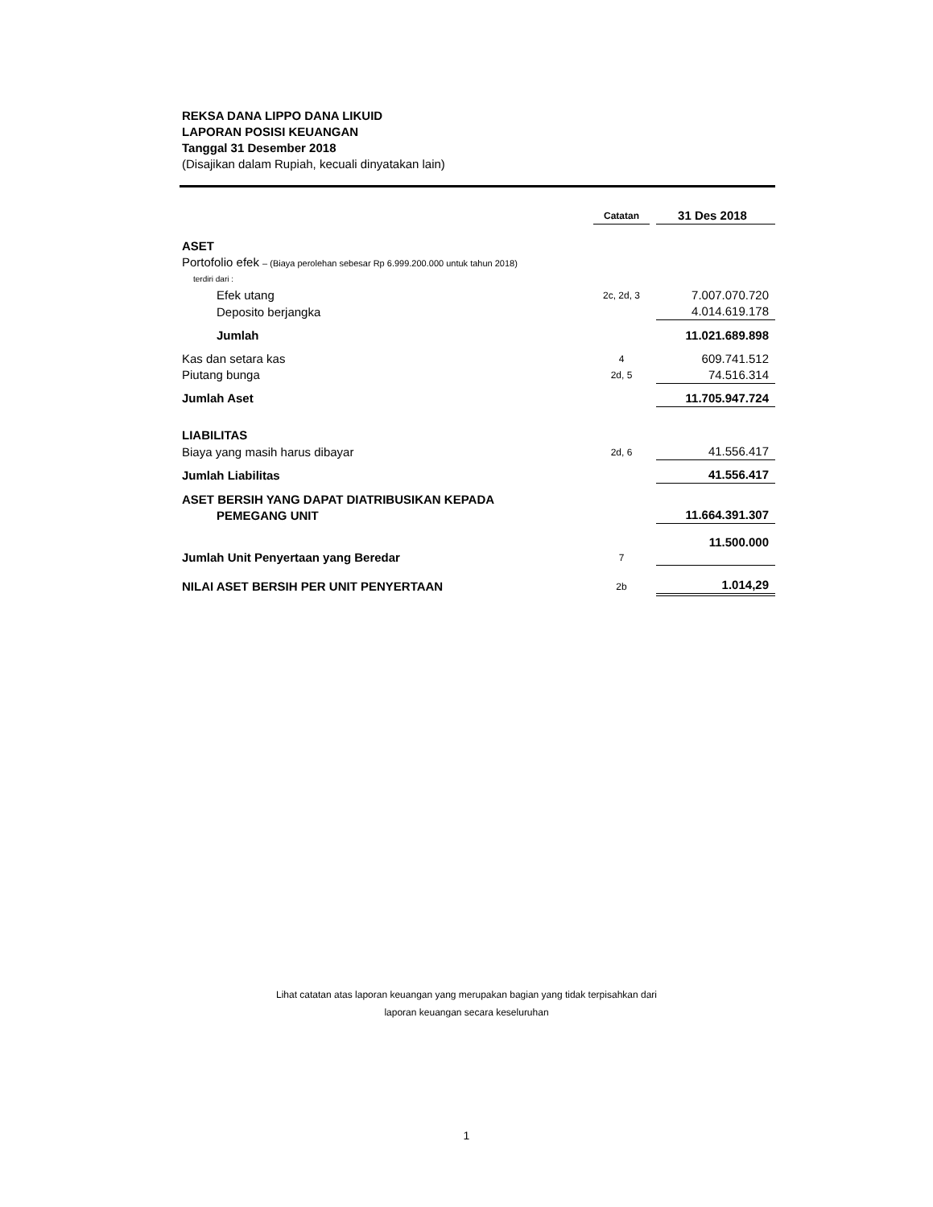REKSA DANA LIPPO DANA LIKUID
LAPORAN POSISI KEUANGAN
Tanggal 31 Desember 2018
(Disajikan dalam Rupiah, kecuali dinyatakan lain)
| | Catatan | | 31 Des 2018 |
| --- | --- | --- | --- |
| ASET | | | |
| Portofolio efek – (Biaya perolehan sebesar Rp 6.999.200.000 untuk tahun 2018) | | | |
| terdiri dari : | | | |
| Efek utang | 2c, 2d, 3 | | 7.007.070.720 |
| Deposito berjangka | | | 4.014.619.178 |
| Jumlah | | | 11.021.689.898 |
| Kas dan setara kas | 4 | | 609.741.512 |
| Piutang bunga | 2d, 5 | | 74.516.314 |
| Jumlah Aset | | | 11.705.947.724 |
| LIABILITAS | | | |
| Biaya yang masih harus dibayar | 2d, 6 | | 41.556.417 |
| Jumlah Liabilitas | | | 41.556.417 |
| ASET BERSIH YANG DAPAT DIATRIBUSIKAN KEPADA PEMEGANG UNIT | | | 11.664.391.307 |
| Jumlah Unit Penyertaan yang Beredar | 7 | | 11.500.000 |
| NILAI ASET BERSIH PER UNIT PENYERTAAN | 2b | | 1.014,29 |
Lihat catatan atas laporan keuangan yang merupakan bagian yang tidak terpisahkan dari
laporan keuangan secara keseluruhan
1